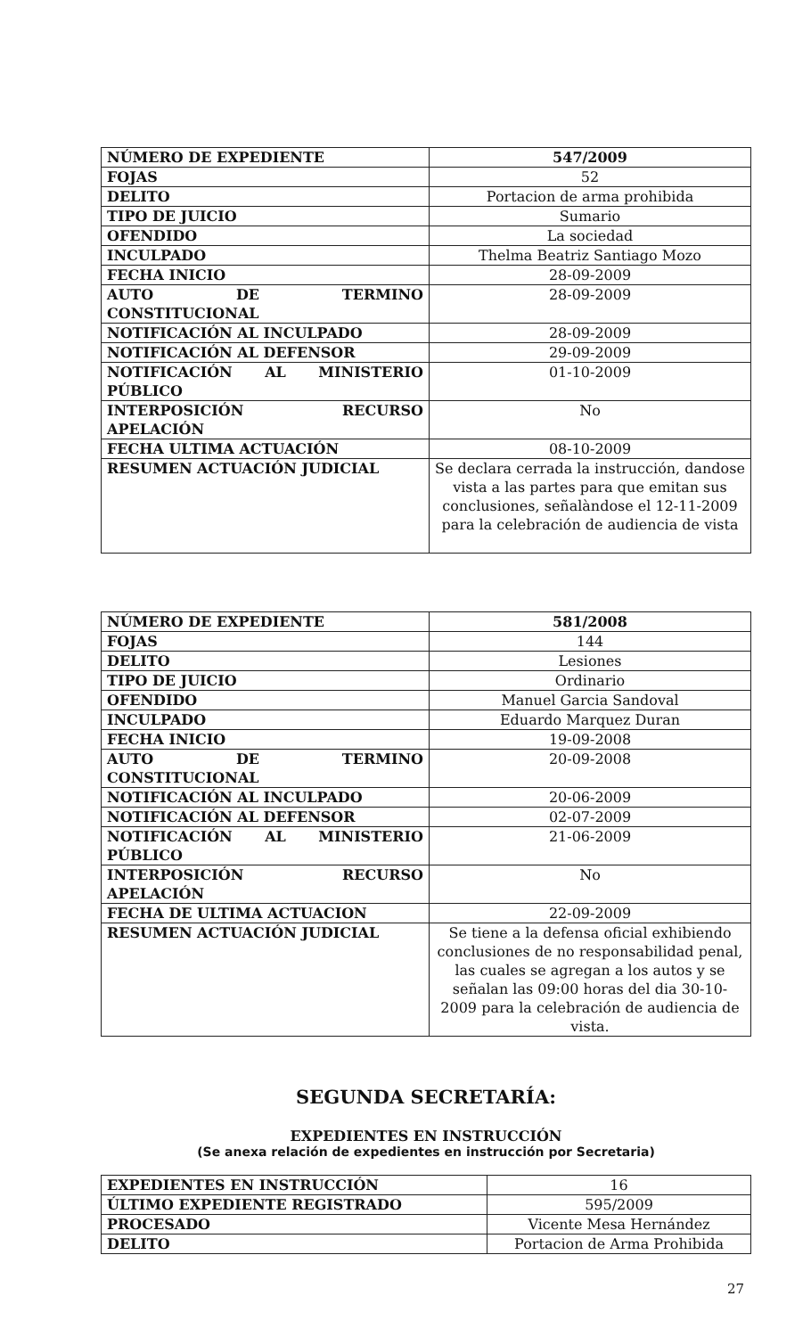| NÚMERO DE EXPEDIENTE | 547/2009 |
| FOJAS | 52 |
| DELITO | Portacion de arma prohibida |
| TIPO DE JUICIO | Sumario |
| OFENDIDO | La sociedad |
| INCULPADO | Thelma Beatriz Santiago Mozo |
| FECHA INICIO | 28-09-2009 |
| AUTO DE TERMINO CONSTITUCIONAL | 28-09-2009 |
| NOTIFICACIÓN AL INCULPADO | 28-09-2009 |
| NOTIFICACIÓN AL DEFENSOR | 29-09-2009 |
| NOTIFICACIÓN AL MINISTERIO PÚBLICO | 01-10-2009 |
| INTERPOSICIÓN RECURSO APELACIÓN | No |
| FECHA ULTIMA ACTUACIÓN | 08-10-2009 |
| RESUMEN ACTUACIÓN JUDICIAL | Se declara cerrada la instrucción, dandose vista a las partes para que emitan sus conclusiones, señalàndose el 12-11-2009 para la celebración de audiencia de vista |
| NÚMERO DE EXPEDIENTE | 581/2008 |
| FOJAS | 144 |
| DELITO | Lesiones |
| TIPO DE JUICIO | Ordinario |
| OFENDIDO | Manuel Garcia Sandoval |
| INCULPADO | Eduardo Marquez Duran |
| FECHA INICIO | 19-09-2008 |
| AUTO DE TERMINO CONSTITUCIONAL | 20-09-2008 |
| NOTIFICACIÓN AL INCULPADO | 20-06-2009 |
| NOTIFICACIÓN AL DEFENSOR | 02-07-2009 |
| NOTIFICACIÓN AL MINISTERIO PÚBLICO | 21-06-2009 |
| INTERPOSICIÓN RECURSO APELACIÓN | No |
| FECHA DE ULTIMA ACTUACION | 22-09-2009 |
| RESUMEN ACTUACIÓN JUDICIAL | Se tiene a la defensa oficial exhibiendo conclusiones de no responsabilidad penal, las cuales se agregan a los autos y se señalan las 09:00 horas del dia 30-10-2009 para la celebración de audiencia de vista. |
SEGUNDA SECRETARÍA:
EXPEDIENTES EN INSTRUCCIÓN
(Se anexa relación de expedientes en instrucción por Secretaria)
| EXPEDIENTES EN INSTRUCCIÓN | 16 |
| ÚLTIMO EXPEDIENTE REGISTRADO | 595/2009 |
| PROCESADO | Vicente Mesa Hernández |
| DELITO | Portacion de Arma Prohibida |
27